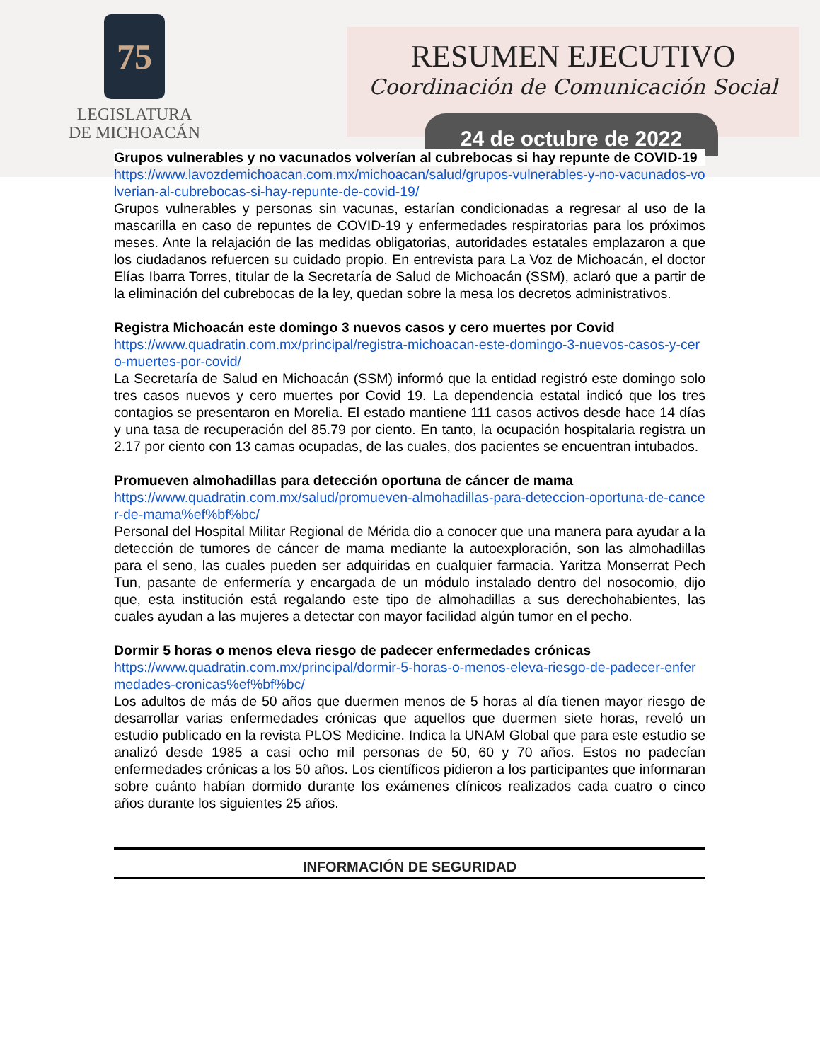75
LEGISLATURA
DE MICHOACÁN
RESUMEN EJECUTIVO
Coordinación de Comunicación Social
24 de octubre de 2022
Grupos vulnerables y no vacunados volverían al cubrebocas si hay repunte de COVID-19
https://www.lavozdemichoacan.com.mx/michoacan/salud/grupos-vulnerables-y-no-vacunados-volverian-al-cubrebocas-si-hay-repunte-de-covid-19/
Grupos vulnerables y personas sin vacunas, estarían condicionadas a regresar al uso de la mascarilla en caso de repuntes de COVID-19 y enfermedades respiratorias para los próximos meses. Ante la relajación de las medidas obligatorias, autoridades estatales emplazaron a que los ciudadanos refuercen su cuidado propio. En entrevista para La Voz de Michoacán, el doctor Elías Ibarra Torres, titular de la Secretaría de Salud de Michoacán (SSM), aclaró que a partir de la eliminación del cubrebocas de la ley, quedan sobre la mesa los decretos administrativos.
Registra Michoacán este domingo 3 nuevos casos y cero muertes por Covid
https://www.quadratin.com.mx/principal/registra-michoacan-este-domingo-3-nuevos-casos-y-cero-muertes-por-covid/
La Secretaría de Salud en Michoacán (SSM) informó que la entidad registró este domingo solo tres casos nuevos y cero muertes por Covid 19. La dependencia estatal indicó que los tres contagios se presentaron en Morelia. El estado mantiene 111 casos activos desde hace 14 días y una tasa de recuperación del 85.79 por ciento. En tanto, la ocupación hospitalaria registra un 2.17 por ciento con 13 camas ocupadas, de las cuales, dos pacientes se encuentran intubados.
Promueven almohadillas para detección oportuna de cáncer de mama
https://www.quadratin.com.mx/salud/promueven-almohadillas-para-deteccion-oportuna-de-cancer-de-mama%ef%bf%bc/
Personal del Hospital Militar Regional de Mérida dio a conocer que una manera para ayudar a la detección de tumores de cáncer de mama mediante la autoexploración, son las almohadillas para el seno, las cuales pueden ser adquiridas en cualquier farmacia. Yaritza Monserrat Pech Tun, pasante de enfermería y encargada de un módulo instalado dentro del nosocomio, dijo que, esta institución está regalando este tipo de almohadillas a sus derechohabientes, las cuales ayudan a las mujeres a detectar con mayor facilidad algún tumor en el pecho.
Dormir 5 horas o menos eleva riesgo de padecer enfermedades crónicas
https://www.quadratin.com.mx/principal/dormir-5-horas-o-menos-eleva-riesgo-de-padecer-enfermedades-cronicas%ef%bf%bc/
Los adultos de más de 50 años que duermen menos de 5 horas al día tienen mayor riesgo de desarrollar varias enfermedades crónicas que aquellos que duermen siete horas, reveló un estudio publicado en la revista PLOS Medicine. Indica la UNAM Global que para este estudio se analizó desde 1985 a casi ocho mil personas de 50, 60 y 70 años. Estos no padecían enfermedades crónicas a los 50 años. Los científicos pidieron a los participantes que informaran sobre cuánto habían dormido durante los exámenes clínicos realizados cada cuatro o cinco años durante los siguientes 25 años.
INFORMACIÓN DE SEGURIDAD